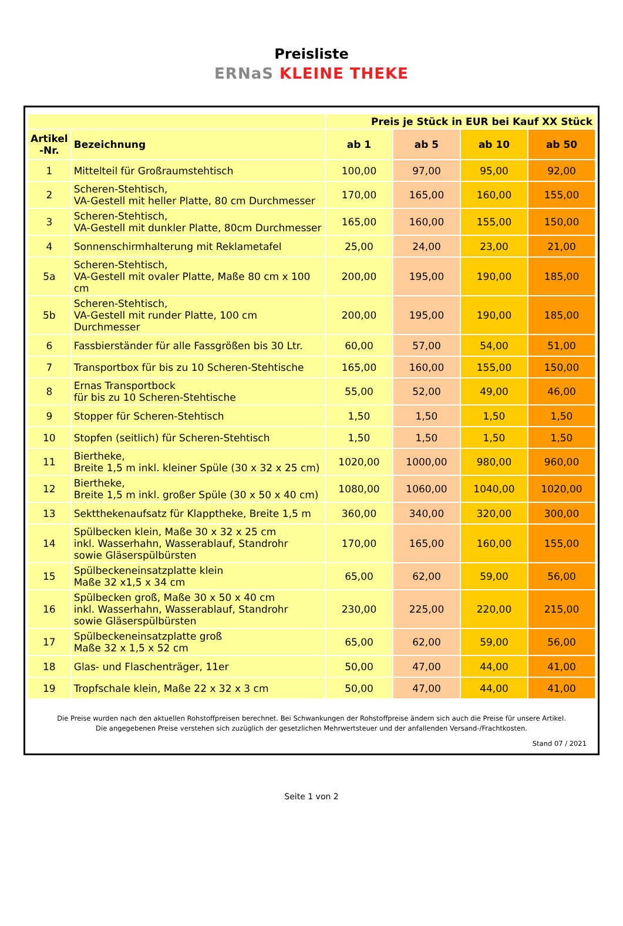Preisliste
ERNaS KLEINE THEKE
| | | Preis je Stück in EUR bei Kauf XX Stück | | | |
| --- | --- | --- | --- | --- | --- |
| Artikel -Nr. | Bezeichnung | ab 1 | ab 5 | ab 10 | ab 50 |
| 1 | Mittelteil für Großraumstehtisch | 100,00 | 97,00 | 95,00 | 92,00 |
| 2 | Scheren-Stehtisch, VA-Gestell mit heller Platte, 80 cm Durchmesser | 170,00 | 165,00 | 160,00 | 155,00 |
| 3 | Scheren-Stehtisch, VA-Gestell mit dunkler Platte, 80cm Durchmesser | 165,00 | 160,00 | 155,00 | 150,00 |
| 4 | Sonnenschirmhalterung mit Reklametafel | 25,00 | 24,00 | 23,00 | 21,00 |
| 5a | Scheren-Stehtisch, VA-Gestell mit ovaler Platte, Maße 80 cm x 100 cm | 200,00 | 195,00 | 190,00 | 185,00 |
| 5b | Scheren-Stehtisch, VA-Gestell mit runder Platte, 100 cm Durchmesser | 200,00 | 195,00 | 190,00 | 185,00 |
| 6 | Fassbierständer für alle Fassgrößen bis 30 Ltr. | 60,00 | 57,00 | 54,00 | 51,00 |
| 7 | Transportbox für bis zu 10 Scheren-Stehtische | 165,00 | 160,00 | 155,00 | 150,00 |
| 8 | Ernas Transportbock für bis zu 10 Scheren-Stehtische | 55,00 | 52,00 | 49,00 | 46,00 |
| 9 | Stopper für Scheren-Stehtisch | 1,50 | 1,50 | 1,50 | 1,50 |
| 10 | Stopfen (seitlich) für Scheren-Stehtisch | 1,50 | 1,50 | 1,50 | 1,50 |
| 11 | Biertheke, Breite 1,5 m inkl. kleiner Spüle (30 x 32 x 25 cm) | 1020,00 | 1000,00 | 980,00 | 960,00 |
| 12 | Biertheke, Breite 1,5 m inkl. großer Spüle (30 x 50 x 40 cm) | 1080,00 | 1060,00 | 1040,00 | 1020,00 |
| 13 | Sektthekenaufsatz für Klapptheke, Breite 1,5 m | 360,00 | 340,00 | 320,00 | 300,00 |
| 14 | Spülbecken klein, Maße 30 x 32 x 25 cm inkl. Wasserhahn, Wasserablauf, Standrohr sowie Gläserspülbürsten | 170,00 | 165,00 | 160,00 | 155,00 |
| 15 | Spülbeckeneinsatzplatte klein Maße 32 x1,5 x 34 cm | 65,00 | 62,00 | 59,00 | 56,00 |
| 16 | Spülbecken groß, Maße 30 x 50 x 40 cm inkl. Wasserhahn, Wasserablauf, Standrohr sowie Gläserspülbürsten | 230,00 | 225,00 | 220,00 | 215,00 |
| 17 | Spülbeckeneinsatzplatte groß Maße 32 x 1,5 x 52 cm | 65,00 | 62,00 | 59,00 | 56,00 |
| 18 | Glas- und Flaschenträger, 11er | 50,00 | 47,00 | 44,00 | 41,00 |
| 19 | Tropfschale klein, Maße 22 x 32 x 3 cm | 50,00 | 47,00 | 44,00 | 41,00 |
Die Preise wurden nach den aktuellen Rohstoffpreisen berechnet. Bei Schwankungen der Rohstoffpreise ändern sich auch die Preise für unsere Artikel.
Die angegebenen Preise verstehen sich zuzüglich der gesetzlichen Mehrwertsteuer und der anfallenden Versand-/Frachtkosten.
Stand 07 / 2021
Seite 1 von 2